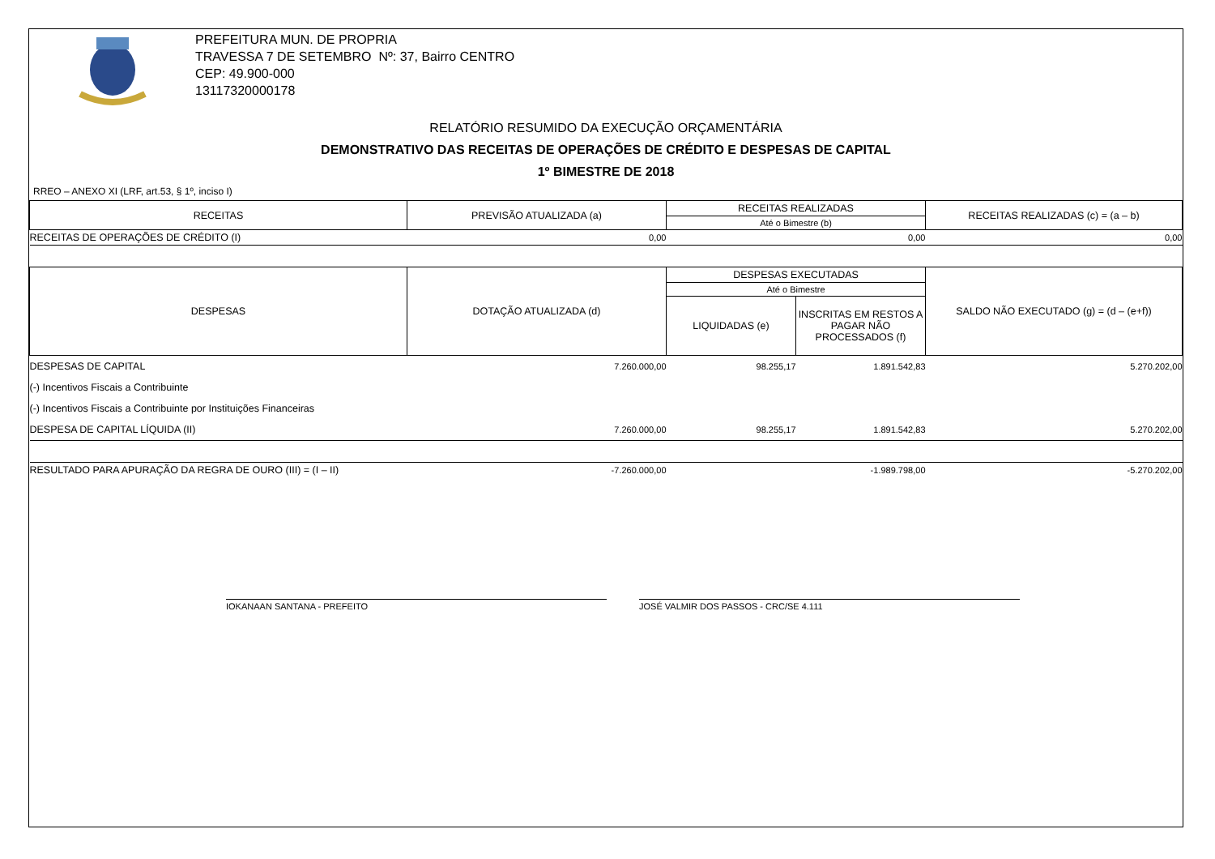PREFEITURA MUN. DE PROPRIA
TRAVESSA 7 DE SETEMBRO Nº: 37, Bairro CENTRO
CEP: 49.900-000
13117320000178
RELATÓRIO RESUMIDO DA EXECUÇÃO ORÇAMENTÁRIA
DEMONSTRATIVO DAS RECEITAS DE OPERAÇÕES DE CRÉDITO E DESPESAS DE CAPITAL
1º BIMESTRE DE 2018
RREO – ANEXO XI (LRF, art.53, § 1º, inciso I)
| RECEITAS | PREVISÃO ATUALIZADA (a) | RECEITAS REALIZADAS | | RECEITAS REALIZADAS (c) = (a – b) |
| --- | --- | --- | --- | --- |
| | | Até o Bimestre (b) | | |
| RECEITAS DE OPERAÇÕES DE CRÉDITO (I) | 0,00 | 0,00 | | 0,00 |
| DESPESAS | DOTAÇÃO ATUALIZADA (d) | DESPESAS EXECUTADAS | | SALDO NÃO EXECUTADO (g) = (d – (e+f)) |
| | | Até o Bimestre | | |
| | | LIQUIDADAS (e) | INSCRITAS EM RESTOS A PAGAR NÃO PROCESSADOS (f) | |
| DESPESAS DE CAPITAL | 7.260.000,00 | 98.255,17 | 1.891.542,83 | 5.270.202,00 |
| (-) Incentivos Fiscais a Contribuinte | | | | |
| (-) Incentivos Fiscais a Contribuinte por Instituições Financeiras | | | | |
| DESPESA DE CAPITAL LÍQUIDA (II) | 7.260.000,00 | 98.255,17 | 1.891.542,83 | 5.270.202,00 |
| RESULTADO PARA APURAÇÃO DA REGRA DE OURO (III) = (I – II) | -7.260.000,00 | -1.989.798,00 | | -5.270.202,00 |
IOKANAAN SANTANA - PREFEITO JOSÉ VALMIR DOS PASSOS - CRC/SE 4.111